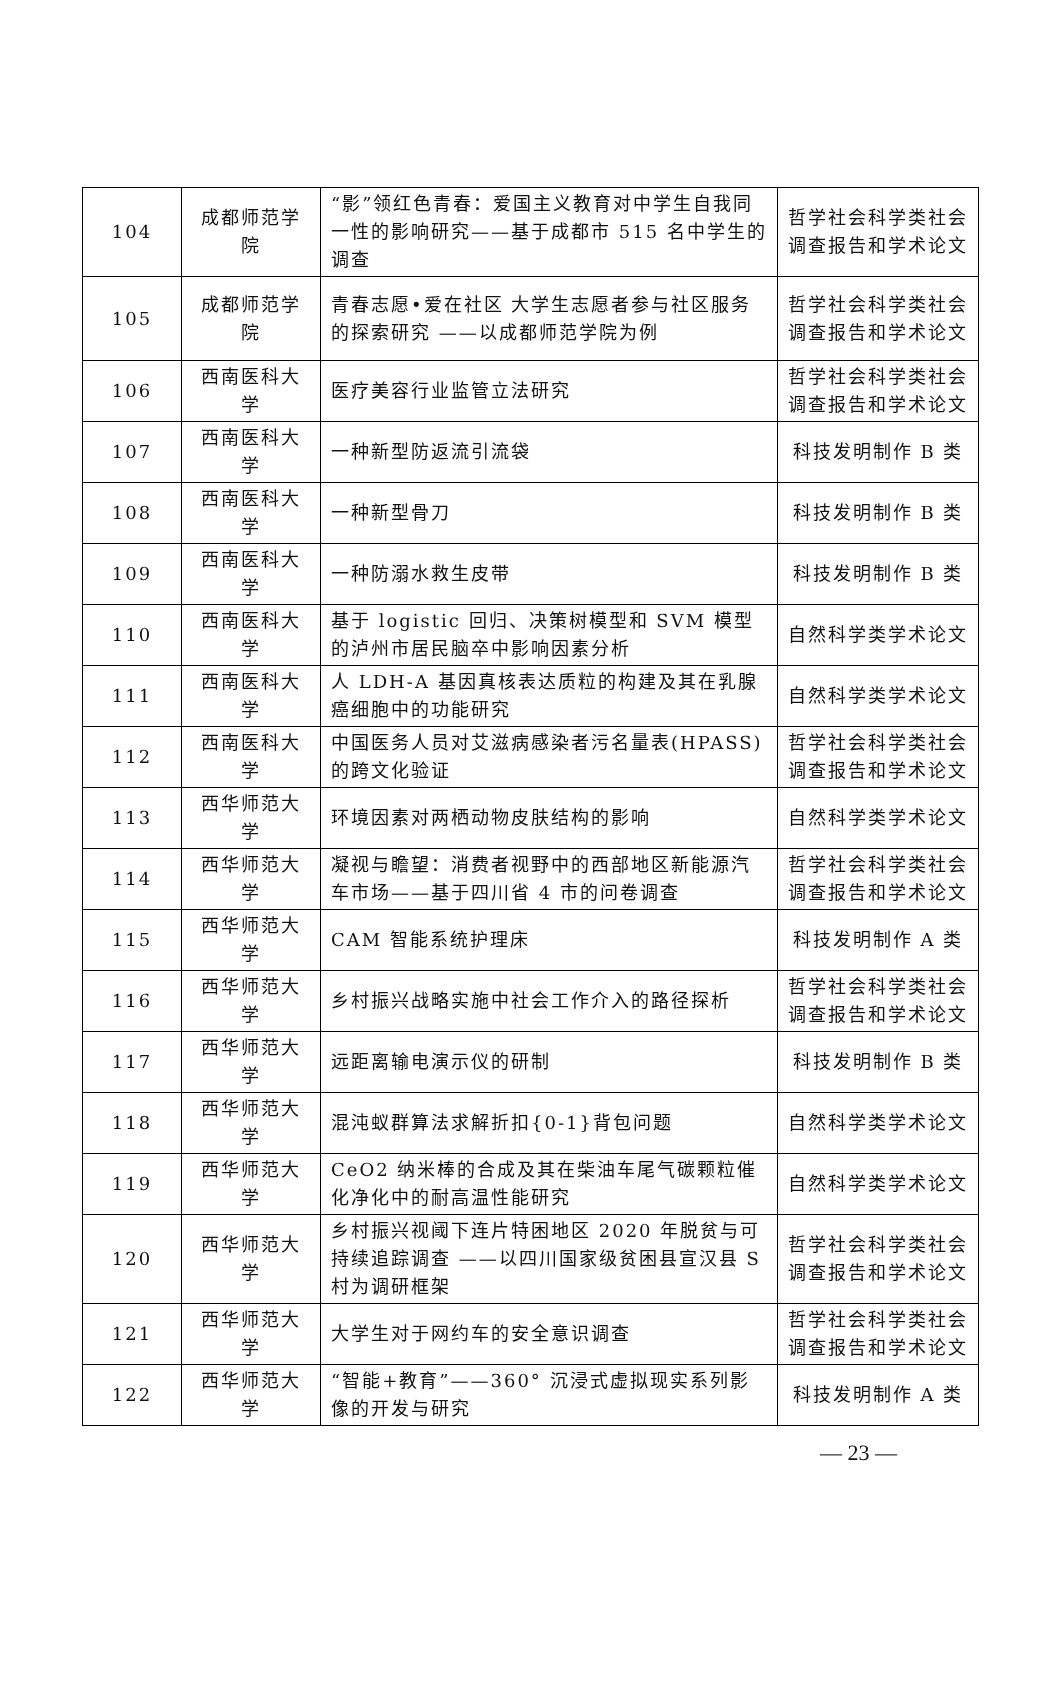| 104 | 成都师范学院 | “影”领红色青春：爱国主义教育对中学生自我同一性的影响研究——基于成都市 515 名中学生的调查 | 哲学社会科学类社会调查报告和学术论文 |
| 105 | 成都师范学院 | 青春志愿•爱在社区 大学生志愿者参与社区服务的探索研究 ——以成都师范学院为例 | 哲学社会科学类社会调查报告和学术论文 |
| 106 | 西南医科大学 | 医疗美容行业监管立法研究 | 哲学社会科学类社会调查报告和学术论文 |
| 107 | 西南医科大学 | 一种新型防返流引流袋 | 科技发明制作 B 类 |
| 108 | 西南医科大学 | 一种新型骨刀 | 科技发明制作 B 类 |
| 109 | 西南医科大学 | 一种防溺水救生皮带 | 科技发明制作 B 类 |
| 110 | 西南医科大学 | 基于 logistic 回归、决策树模型和 SVM 模型的泸州市居民脑卒中影响因素分析 | 自然科学类学术论文 |
| 111 | 西南医科大学 | 人 LDH-A 基因真核表达质粒的构建及其在乳腺癌细胞中的功能研究 | 自然科学类学术论文 |
| 112 | 西南医科大学 | 中国医务人员对艾滋病感染者污名量表(HPASS)的跨文化验证 | 哲学社会科学类社会调查报告和学术论文 |
| 113 | 西华师范大学 | 环境因素对两栖动物皮肤结构的影响 | 自然科学类学术论文 |
| 114 | 西华师范大学 | 凝视与瞻望：消费者视野中的西部地区新能源汽车市场——基于四川省 4 市的问卷调查 | 哲学社会科学类社会调查报告和学术论文 |
| 115 | 西华师范大学 | CAM 智能系统护理床 | 科技发明制作 A 类 |
| 116 | 西华师范大学 | 乡村振兴战略实施中社会工作介入的路径探析 | 哲学社会科学类社会调查报告和学术论文 |
| 117 | 西华师范大学 | 远距离输电演示仪的研制 | 科技发明制作 B 类 |
| 118 | 西华师范大学 | 混沌蚁群算法求解折扣{0-1}背包问题 | 自然科学类学术论文 |
| 119 | 西华师范大学 | CeO2 纳米棒的合成及其在柴油车尾气碳颗粒催化净化中的耐高温性能研究 | 自然科学类学术论文 |
| 120 | 西华师范大学 | 乡村振兴视阈下连片特困地区 2020 年脱贫与可持续追踪调查 ——以四川国家级贫困县宣汉县 S 村为调研框架 | 哲学社会科学类社会调查报告和学术论文 |
| 121 | 西华师范大学 | 大学生对于网约车的安全意识调查 | 哲学社会科学类社会调查报告和学术论文 |
| 122 | 西华师范大学 | “智能+教育”——360° 沉浸式虚拟现实系列影像的开发与研究 | 科技发明制作 A 类 |
— 23 —